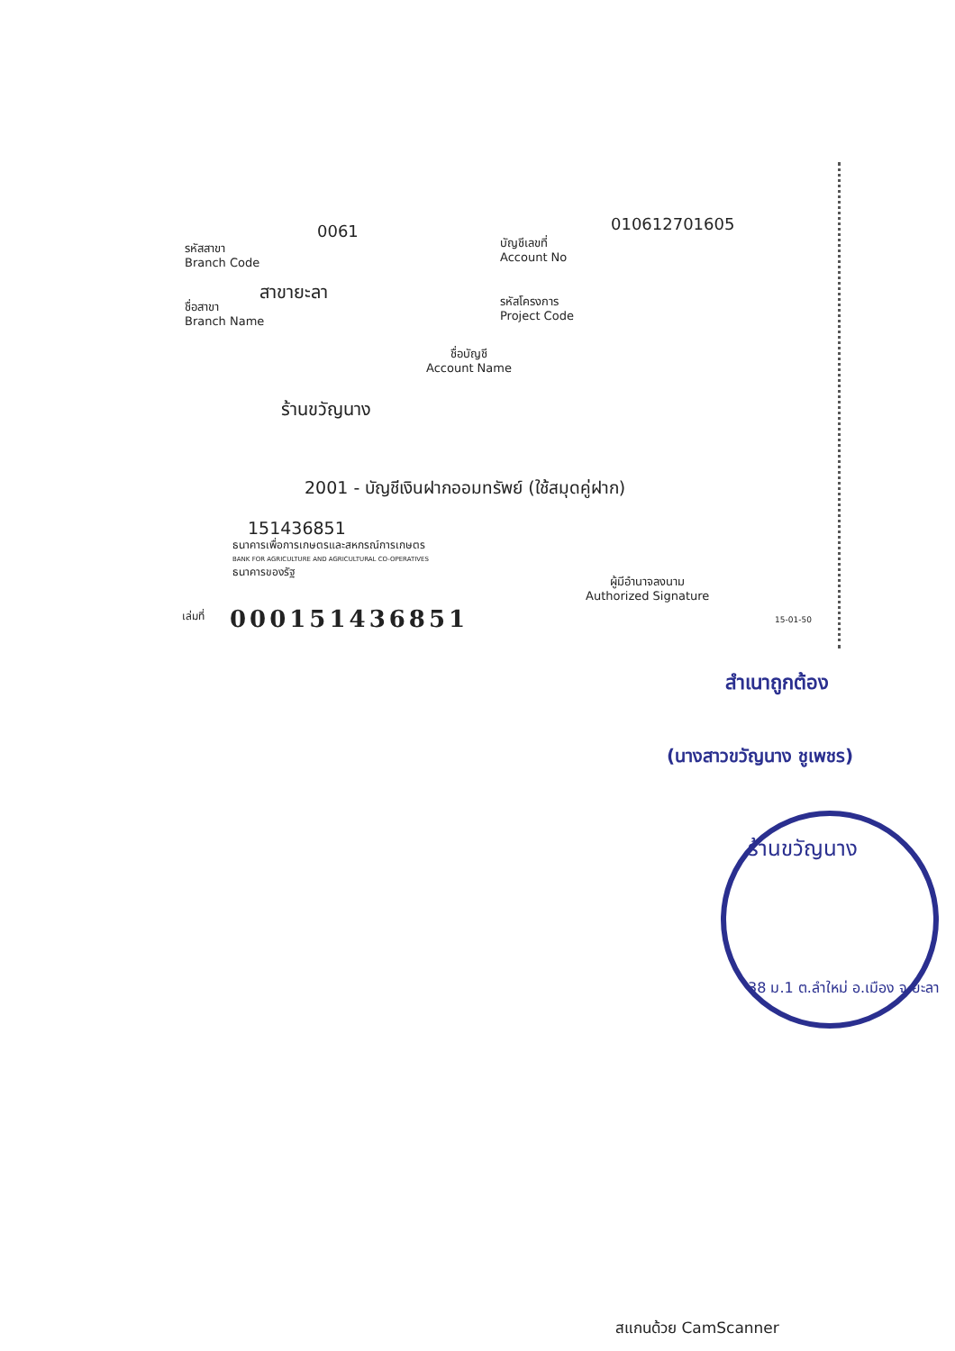0061
รหัสสาขา
Branch Code
010612701605
บัญชีเลขที่
Account No
สาขายะลา
ชื่อสาขา
Branch Name
รหัสโครงการ
Project Code
ชื่อบัญชี
Account Name
ร้านขวัญนาง
2001 - บัญชีเงินฝากออมทรัพย์ (ใช้สมุดคู่ฝาก)
151436851
ธนาคารเพื่อการเกษตรและสหกรณ์การเกษตร
BANK FOR AGRICULTURE AND AGRICULTURAL CO-OPERATIVES
ธนาคารของรัฐ
ผู้มีอำนาจลงนาม
Authorized Signature
เล่มที่ 000151436851 15-01-50
สำเนาถูกต้อง
(นางสาวขวัญนาง ชูเพชร)
ร้านขวัญนาง
38 ม.1 ต.ลำใหม่ อ.เมือง จ.ยะลา
สแกนด้วย CamScanner